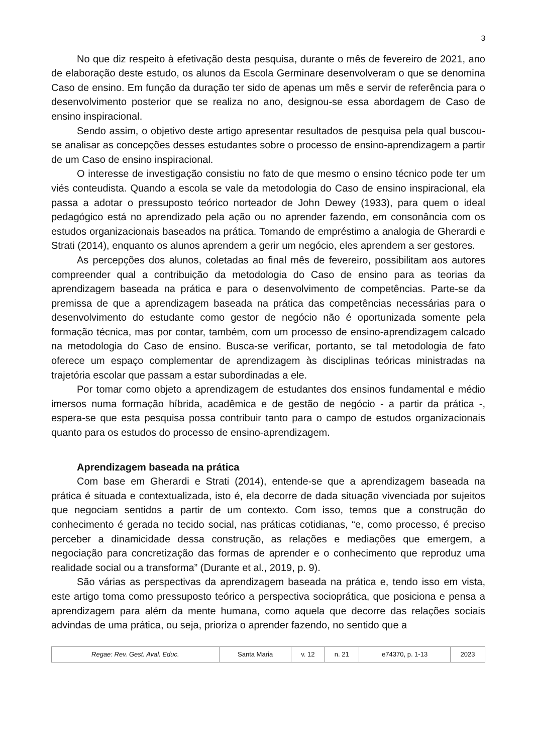3
No que diz respeito à efetivação desta pesquisa, durante o mês de fevereiro de 2021, ano de elaboração deste estudo, os alunos da Escola Germinare desenvolveram o que se denomina Caso de ensino. Em função da duração ter sido de apenas um mês e servir de referência para o desenvolvimento posterior que se realiza no ano, designou-se essa abordagem de Caso de ensino inspiracional.
Sendo assim, o objetivo deste artigo apresentar resultados de pesquisa pela qual buscou-se analisar as concepções desses estudantes sobre o processo de ensino-aprendizagem a partir de um Caso de ensino inspiracional.
O interesse de investigação consistiu no fato de que mesmo o ensino técnico pode ter um viés conteudista. Quando a escola se vale da metodologia do Caso de ensino inspiracional, ela passa a adotar o pressuposto teórico norteador de John Dewey (1933), para quem o ideal pedagógico está no aprendizado pela ação ou no aprender fazendo, em consonância com os estudos organizacionais baseados na prática. Tomando de empréstimo a analogia de Gherardi e Strati (2014), enquanto os alunos aprendem a gerir um negócio, eles aprendem a ser gestores.
As percepções dos alunos, coletadas ao final mês de fevereiro, possibilitam aos autores compreender qual a contribuição da metodologia do Caso de ensino para as teorias da aprendizagem baseada na prática e para o desenvolvimento de competências. Parte-se da premissa de que a aprendizagem baseada na prática das competências necessárias para o desenvolvimento do estudante como gestor de negócio não é oportunizada somente pela formação técnica, mas por contar, também, com um processo de ensino-aprendizagem calcado na metodologia do Caso de ensino. Busca-se verificar, portanto, se tal metodologia de fato oferece um espaço complementar de aprendizagem às disciplinas teóricas ministradas na trajetória escolar que passam a estar subordinadas a ele.
Por tomar como objeto a aprendizagem de estudantes dos ensinos fundamental e médio imersos numa formação híbrida, acadêmica e de gestão de negócio - a partir da prática -, espera-se que esta pesquisa possa contribuir tanto para o campo de estudos organizacionais quanto para os estudos do processo de ensino-aprendizagem.
Aprendizagem baseada na prática
Com base em Gherardi e Strati (2014), entende-se que a aprendizagem baseada na prática é situada e contextualizada, isto é, ela decorre de dada situação vivenciada por sujeitos que negociam sentidos a partir de um contexto. Com isso, temos que a construção do conhecimento é gerada no tecido social, nas práticas cotidianas, “e, como processo, é preciso perceber a dinamicidade dessa construção, as relações e mediações que emergem, a negociação para concretização das formas de aprender e o conhecimento que reproduz uma realidade social ou a transforma” (Durante et al., 2019, p. 9).
São várias as perspectivas da aprendizagem baseada na prática e, tendo isso em vista, este artigo toma como pressuposto teórico a perspectiva socioprática, que posiciona e pensa a aprendizagem para além da mente humana, como aquela que decorre das relações sociais advindas de uma prática, ou seja, prioriza o aprender fazendo, no sentido que a
| Regae: Rev. Gest. Aval. Educ. | Santa Maria | v. 12 | n. 21 | e74370, p. 1-13 | 2023 |